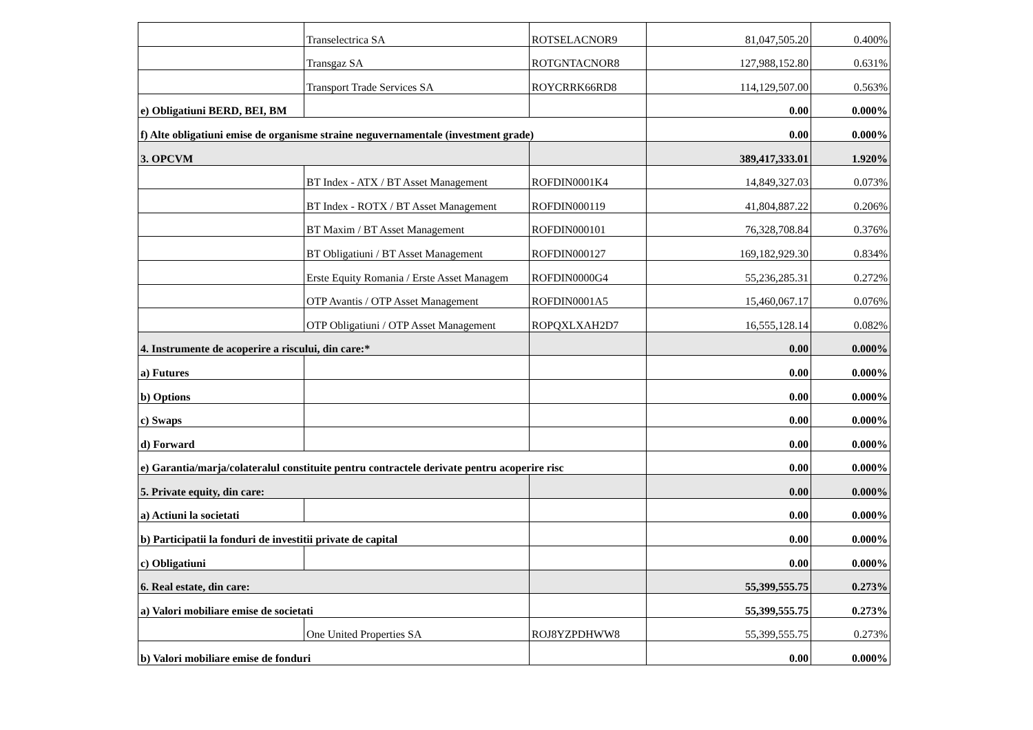| | Transelectrica SA | ROTSELACNOR9 | 81,047,505.20 | 0.400% |
| | Transgaz SA | ROTGNTACNOR8 | 127,988,152.80 | 0.631% |
| | Transport Trade Services SA | ROYCRRK66RD8 | 114,129,507.00 | 0.563% |
| e) Obligatiuni BERD, BEI, BM | | | 0.00 | 0.000% |
| f) Alte obligatiuni emise de organisme straine neguvernamentale (investment grade) | | | 0.00 | 0.000% |
| 3. OPCVM | | | 389,417,333.01 | 1.920% |
| | BT Index - ATX / BT Asset Management | ROFDIN0001K4 | 14,849,327.03 | 0.073% |
| | BT Index - ROTX / BT Asset Management | ROFDIN000119 | 41,804,887.22 | 0.206% |
| | BT Maxim / BT Asset Management | ROFDIN000101 | 76,328,708.84 | 0.376% |
| | BT Obligatiuni / BT Asset Management | ROFDIN000127 | 169,182,929.30 | 0.834% |
| | Erste Equity Romania / Erste Asset Managem | ROFDIN0000G4 | 55,236,285.31 | 0.272% |
| | OTP Avantis / OTP Asset Management | ROFDIN0001A5 | 15,460,067.17 | 0.076% |
| | OTP Obligatiuni / OTP Asset Management | ROPQXLXAH2D7 | 16,555,128.14 | 0.082% |
| 4. Instrumente de acoperire a riscului, din care:* | | | 0.00 | 0.000% |
| a) Futures | | | 0.00 | 0.000% |
| b) Options | | | 0.00 | 0.000% |
| c) Swaps | | | 0.00 | 0.000% |
| d) Forward | | | 0.00 | 0.000% |
| e) Garantia/marja/colateralul constituite pentru contractele derivate pentru acoperire risc | | | 0.00 | 0.000% |
| 5. Private equity, din care: | | | 0.00 | 0.000% |
| a) Actiuni la societati | | | 0.00 | 0.000% |
| b) Participatii la fonduri de investitii private de capital | | | 0.00 | 0.000% |
| c) Obligatiuni | | | 0.00 | 0.000% |
| 6. Real estate, din care: | | | 55,399,555.75 | 0.273% |
| a) Valori mobiliare emise de societati | | | 55,399,555.75 | 0.273% |
| | One United Properties SA | ROJ8YZPDHWW8 | 55,399,555.75 | 0.273% |
| b) Valori mobiliare emise de fonduri | | | 0.00 | 0.000% |